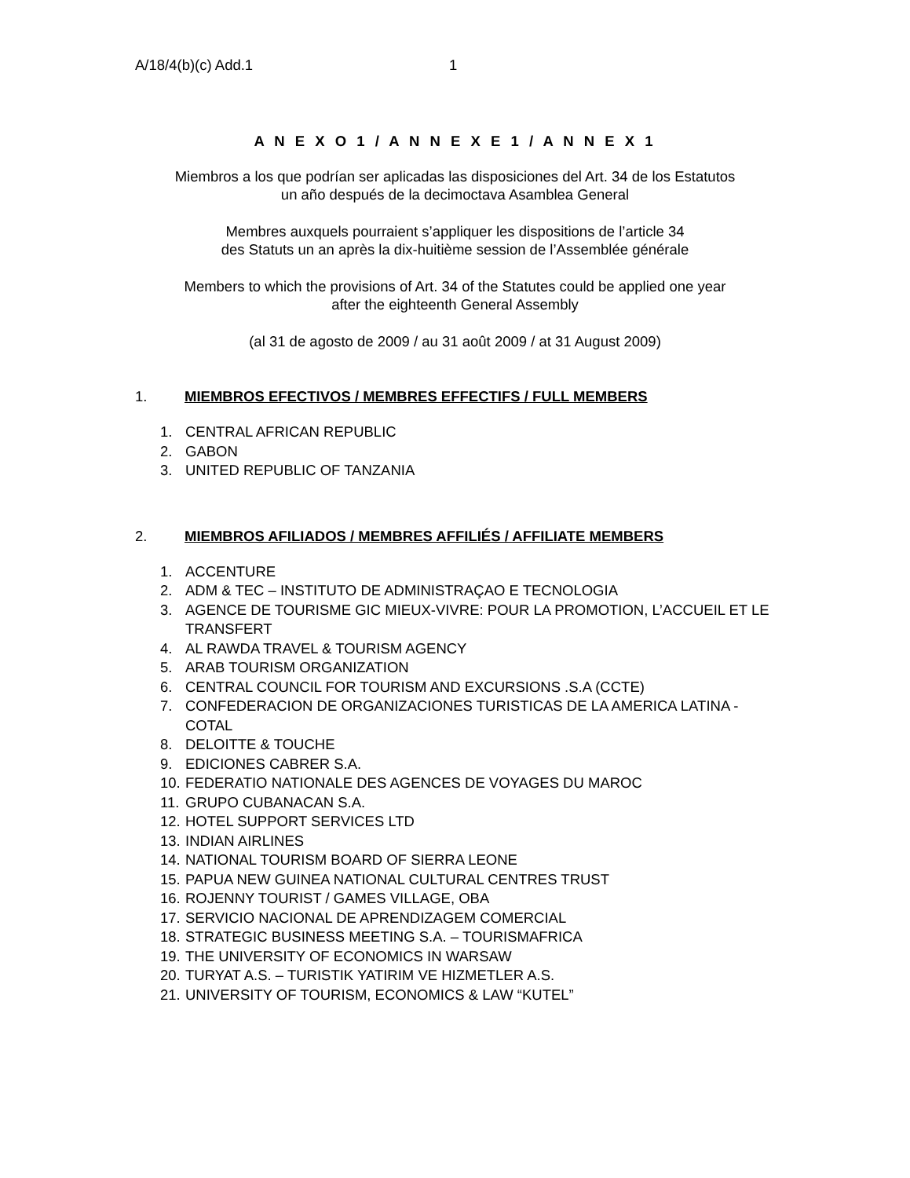A/18/4(b)(c) Add.1 1
A N E X O 1 / A N N E X E 1 / A N N E X 1
Miembros a los que podrían ser aplicadas las disposiciones del Art. 34 de los Estatutos
un año después de la decimoctava Asamblea General
Membres auxquels pourraient s’appliquer les dispositions de l’article 34
des Statuts un an après la dix-huitième session de l’Assemblée générale
Members to which the provisions of Art. 34 of the Statutes could be applied one year
after the eighteenth General Assembly
(al 31 de agosto de 2009 / au 31 août 2009 / at 31 August 2009)
1. MIEMBROS EFECTIVOS / MEMBRES EFFECTIFS / FULL MEMBERS
1. CENTRAL AFRICAN REPUBLIC
2. GABON
3. UNITED REPUBLIC OF TANZANIA
2. MIEMBROS AFILIADOS / MEMBRES AFFILIÉS / AFFILIATE MEMBERS
1. ACCENTURE
2. ADM & TEC – INSTITUTO DE ADMINISTRAÇAO E TECNOLOGIA
3. AGENCE DE TOURISME GIC MIEUX-VIVRE: POUR LA PROMOTION, L’ACCUEIL ET LE TRANSFERT
4. AL RAWDA TRAVEL & TOURISM AGENCY
5. ARAB TOURISM ORGANIZATION
6. CENTRAL COUNCIL FOR TOURISM AND EXCURSIONS .S.A (CCTE)
7. CONFEDERACION DE ORGANIZACIONES TURISTICAS DE LA AMERICA LATINA - COTAL
8. DELOITTE & TOUCHE
9. EDICIONES CABRER S.A.
10. FEDERATIO NATIONALE DES AGENCES DE VOYAGES DU MAROC
11. GRUPO CUBANACAN S.A.
12. HOTEL SUPPORT SERVICES LTD
13. INDIAN AIRLINES
14. NATIONAL TOURISM BOARD OF SIERRA LEONE
15. PAPUA NEW GUINEA NATIONAL CULTURAL CENTRES TRUST
16. ROJENNY TOURIST / GAMES VILLAGE, OBA
17. SERVICIO NACIONAL DE APRENDIZAGEM COMERCIAL
18. STRATEGIC BUSINESS MEETING S.A. – TOURISMAFRICA
19. THE UNIVERSITY OF ECONOMICS IN WARSAW
20. TURYAT A.S. – TURISTIK YATIRIM VE HIZMETLER A.S.
21. UNIVERSITY OF TOURISM, ECONOMICS & LAW “KUTEL”